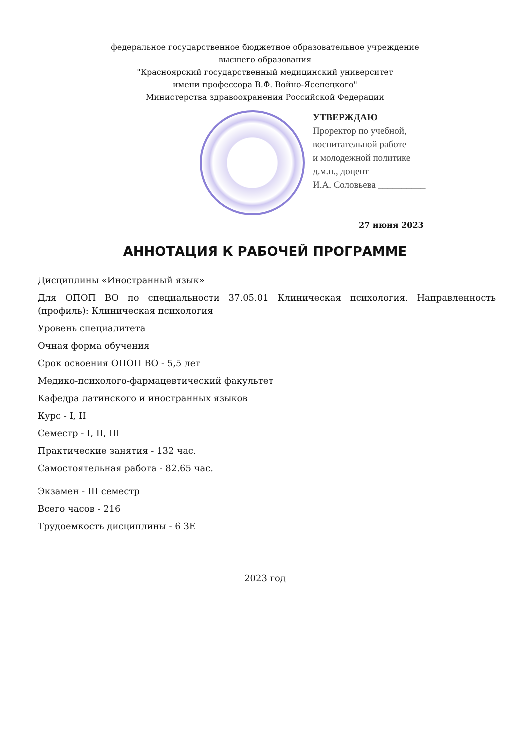федеральное государственное бюджетное образовательное учреждение
высшего образования
"Красноярский государственный медицинский университет
имени профессора В.Ф. Войно-Ясенецкого"
Министерства здравоохранения Российской Федерации
УТВЕРЖДАЮ
Проректор по учебной,
воспитательной работе
и молодежной политике
д.м.н., доцент
И.А. Соловьева __________
27 июня 2023
АННОТАЦИЯ К РАБОЧЕЙ ПРОГРАММЕ
Дисциплины «Иностранный язык»
Для ОПОП ВО по специальности 37.05.01 Клиническая психология. Направленность (профиль): Клиническая психология
Уровень специалитета
Очная форма обучения
Срок освоения ОПОП ВО - 5,5 лет
Медико-психолого-фармацевтический факультет
Кафедра латинского и иностранных языков
Курс - I, II
Семестр - I, II, III
Практические занятия - 132 час.
Самостоятельная работа - 82.65 час.
Экзамен - III семестр
Всего часов - 216
Трудоемкость дисциплины - 6 ЗЕ
2023 год